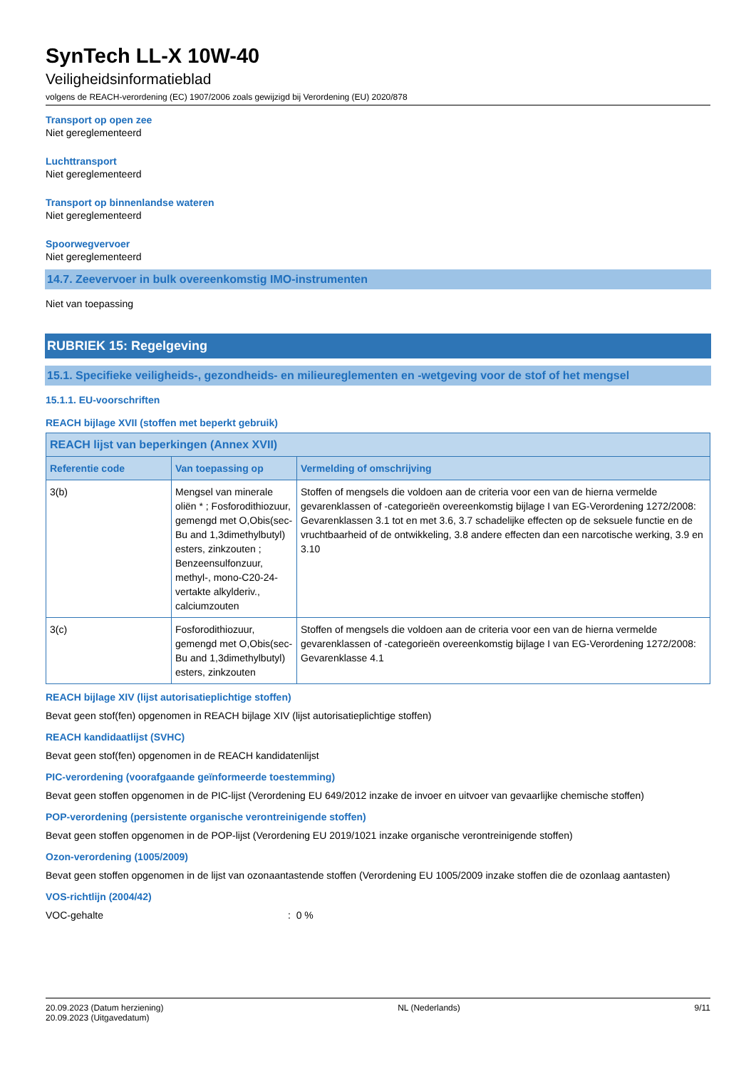SynTech LL-X 10W-40
Veiligheidsinformatieblad
volgens de REACH-verordening (EC) 1907/2006 zoals gewijzigd bij Verordening (EU) 2020/878
Transport op open zee
Niet gereglementeerd
Luchttransport
Niet gereglementeerd
Transport op binnenlandse wateren
Niet gereglementeerd
Spoorwegvervoer
Niet gereglementeerd
14.7. Zeevervoer in bulk overeenkomstig IMO-instrumenten
Niet van toepassing
RUBRIEK 15: Regelgeving
15.1. Specifieke veiligheids-, gezondheids- en milieureglementen en -wetgeving voor de stof of het mengsel
15.1.1. EU-voorschriften
REACH bijlage XVII (stoffen met beperkt gebruik)
| REACH lijst van beperkingen (Annex XVII) | | |
| --- | --- | --- |
| Referentie code | Van toepassing op | Vermelding of omschrijving |
| 3(b) | Mengsel van minerale oliën * ; Fosforodithiozuur, gemengd met O,Obis(sec-Bu and 1,3dimethylbutyl) esters, zinkzouten ; Benzeensulfonzuur, methyl-, mono-C20-24-vertakte alkylderiv., calciumzouten | Stoffen of mengsels die voldoen aan de criteria voor een van de hierna vermelde gevarenklassen of -categorieën overeenkomstig bijlage I van EG-Verordening 1272/2008: Gevarenklassen 3.1 tot en met 3.6, 3.7 schadelijke effecten op de seksuele functie en de vruchtbaarheid of de ontwikkeling, 3.8 andere effecten dan een narcotische werking, 3.9 en 3.10 |
| 3(c) | Fosforodithiozuur, gemengd met O,Obis(sec-Bu and 1,3dimethylbutyl) esters, zinkzouten | Stoffen of mengsels die voldoen aan de criteria voor een van de hierna vermelde gevarenklassen of -categorieën overeenkomstig bijlage I van EG-Verordening 1272/2008: Gevarenklasse 4.1 |
REACH bijlage XIV (lijst autorisatieplichtige stoffen)
Bevat geen stof(fen) opgenomen in REACH bijlage XIV (lijst autorisatieplichtige stoffen)
REACH kandidaatlijst (SVHC)
Bevat geen stof(fen) opgenomen in de REACH kandidatenlijst
PIC-verordening (voorafgaande geïnformeerde toestemming)
Bevat geen stoffen opgenomen in de PIC-lijst (Verordening EU 649/2012 inzake de invoer en uitvoer van gevaarlijke chemische stoffen)
POP-verordening (persistente organische verontreinigende stoffen)
Bevat geen stoffen opgenomen in de POP-lijst (Verordening EU 2019/1021 inzake organische verontreinigende stoffen)
Ozon-verordening (1005/2009)
Bevat geen stoffen opgenomen in de lijst van ozonaantastende stoffen (Verordening EU 1005/2009 inzake stoffen die de ozonlaag aantasten)
VOS-richtlijn (2004/42)
VOC-gehalte: 0 %
20.09.2023 (Datum herziening)
20.09.2023 (Uitgavedatum)
NL (Nederlands) 9/11